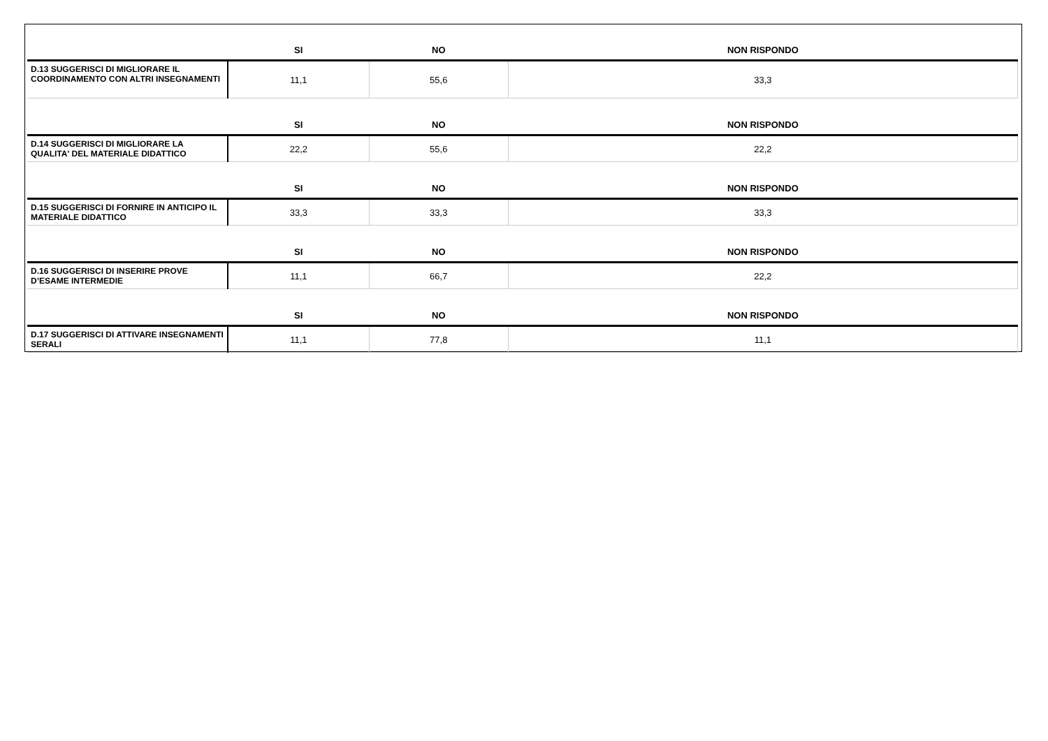| | SI | NO | NON RISPONDO |
| --- | --- | --- | --- |
| D.13 SUGGERISCI DI MIGLIORARE IL COORDINAMENTO CON ALTRI INSEGNAMENTI | 11,1 | 55,6 | 33,3 |
| | SI | NO | NON RISPONDO |
| D.14 SUGGERISCI DI MIGLIORARE LA QUALITA' DEL MATERIALE DIDATTICO | 22,2 | 55,6 | 22,2 |
| | SI | NO | NON RISPONDO |
| D.15 SUGGERISCI DI FORNIRE IN ANTICIPO IL MATERIALE DIDATTICO | 33,3 | 33,3 | 33,3 |
| | SI | NO | NON RISPONDO |
| D.16 SUGGERISCI DI INSERIRE PROVE D’ESAME INTERMEDIE | 11,1 | 66,7 | 22,2 |
| | SI | NO | NON RISPONDO |
| D.17 SUGGERISCI DI ATTIVARE INSEGNAMENTI SERALI | 11,1 | 77,8 | 11,1 |